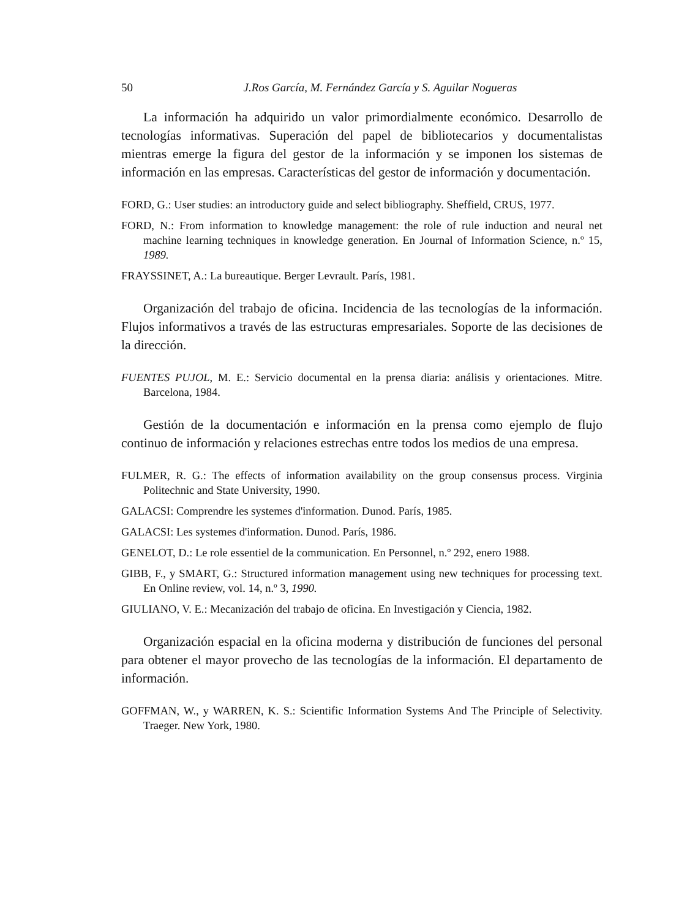50 J.Ros García, M. Fernández García y S. Aguilar Nogueras
La información ha adquirido un valor primordialmente económico. Desarrollo de tecnologías informativas. Superación del papel de bibliotecarios y documentalistas mientras emerge la figura del gestor de la información y se imponen los sistemas de información en las empresas. Características del gestor de información y documentación.
FORD, G.: User studies: an introductory guide and select bibliography. Sheffield, CRUS, 1977.
FORD, N.: From information to knowledge management: the role of rule induction and neural net machine learning techniques in knowledge generation. En Journal of Information Science, n.º 15, 1989.
FRAYSSINET, A.: La bureautique. Berger Levrault. París, 1981.
Organización del trabajo de oficina. Incidencia de las tecnologías de la información. Flujos informativos a través de las estructuras empresariales. Soporte de las decisiones de la dirección.
FUENTES PUJOL, M. E.: Servicio documental en la prensa diaria: análisis y orientaciones. Mitre. Barcelona, 1984.
Gestión de la documentación e información en la prensa como ejemplo de flujo continuo de información y relaciones estrechas entre todos los medios de una empresa.
FULMER, R. G.: The effects of information availability on the group consensus process. Virginia Politechnic and State University, 1990.
GALACSI: Comprendre les systemes d'information. Dunod. París, 1985.
GALACSI: Les systemes d'information. Dunod. París, 1986.
GENELOT, D.: Le role essentiel de la communication. En Personnel, n.º 292, enero 1988.
GIBB, F., y SMART, G.: Structured information management using new techniques for processing text. En Online review, vol. 14, n.º 3, 1990.
GIULIANO, V. E.: Mecanización del trabajo de oficina. En Investigación y Ciencia, 1982.
Organización espacial en la oficina moderna y distribución de funciones del personal para obtener el mayor provecho de las tecnologías de la información. El departamento de información.
GOFFMAN, W., y WARREN, K. S.: Scientific Information Systems And The Principle of Selectivity. Traeger. New York, 1980.